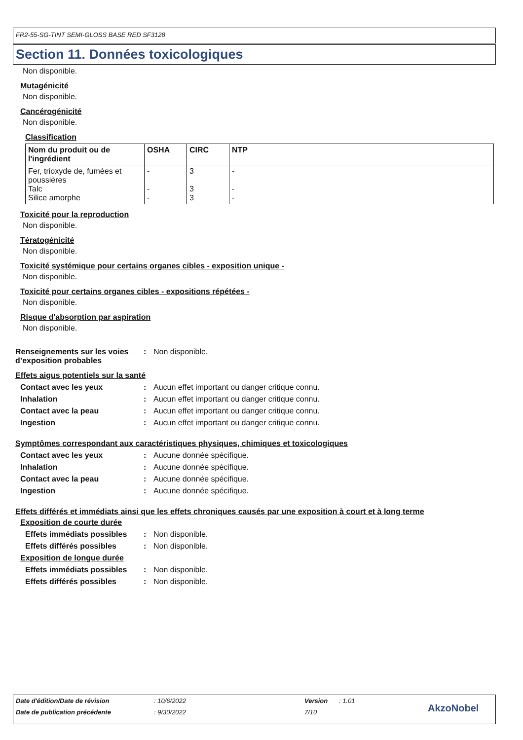FR2-55-SG-TINT SEMI-GLOSS BASE RED SF3128
Section 11. Données toxicologiques
Non disponible.
Mutagénicité
Non disponible.
Cancérogénicité
Non disponible.
Classification
| Nom du produit ou de l'ingrédient | OSHA | CIRC | NTP |
| --- | --- | --- | --- |
| Fer, trioxyde de, fumées et poussières Talc Silice amorphe | - - - | 3 3 3 | - - - |
Toxicité pour la reproduction
Non disponible.
Tératogénicité
Non disponible.
Toxicité systémique pour certains organes cibles - exposition unique -
Non disponible.
Toxicité pour certains organes cibles - expositions répétées -
Non disponible.
Risque d'absorption par aspiration
Non disponible.
Renseignements sur les voies d’exposition probables: Non disponible.
Effets aigus potentiels sur la santé
Contact avec les yeux: Aucun effet important ou danger critique connu.
Inhalation: Aucun effet important ou danger critique connu.
Contact avec la peau: Aucun effet important ou danger critique connu.
Ingestion: Aucun effet important ou danger critique connu.
Symptômes correspondant aux caractéristiques physiques, chimiques et toxicologiques
Contact avec les yeux: Aucune donnée spécifique.
Inhalation: Aucune donnée spécifique.
Contact avec la peau: Aucune donnée spécifique.
Ingestion: Aucune donnée spécifique.
Effets différés et immédiats ainsi que les effets chroniques causés par une exposition à court et à long terme
Exposition de courte durée
Effets immédiats possibles: Non disponible.
Effets différés possibles: Non disponible.
Exposition de longue durée
Effets immédiats possibles: Non disponible.
Effets différés possibles: Non disponible.
Date d'édition/Date de révision: 10/6/2022 Version: 1.01
Date de publication précédente: 9/30/2022 7/10 AkzoNobel